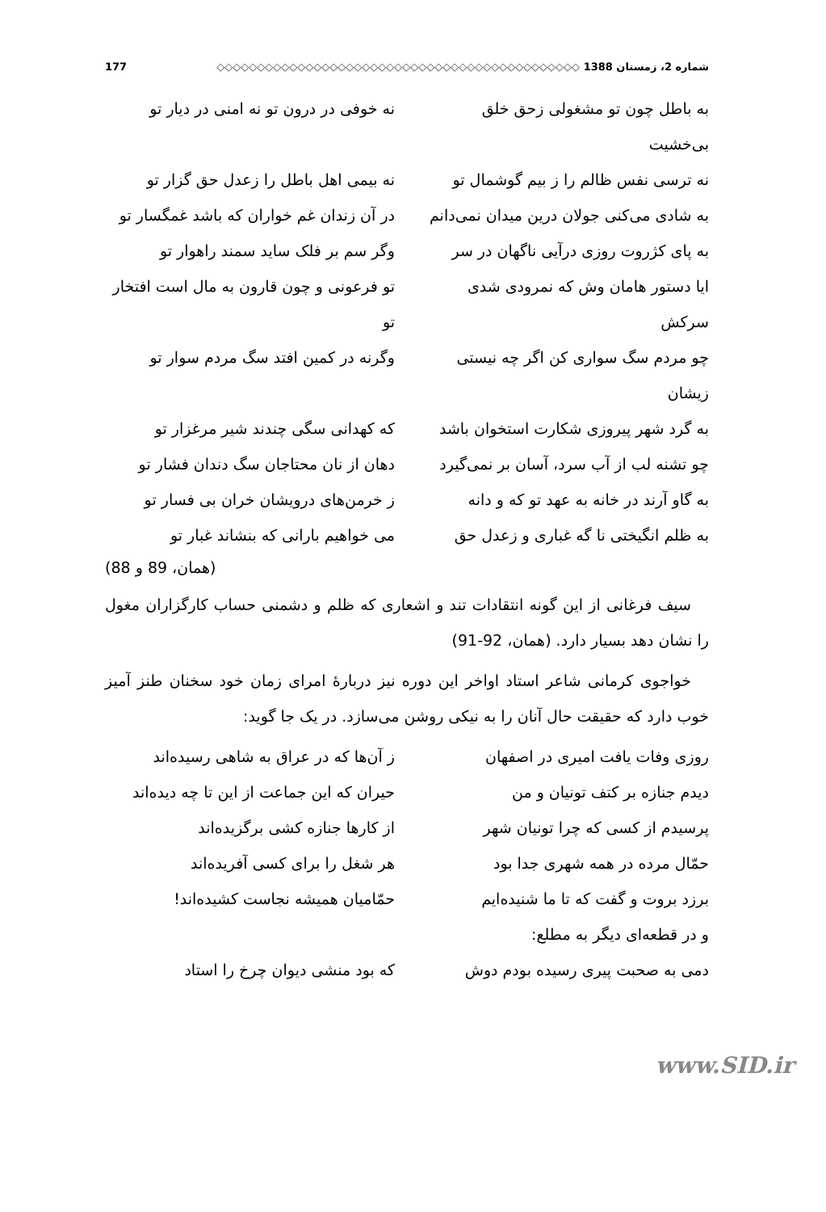شماره 2، زمستان 1388 ◇◇◇◇◇◇◇◇◇◇◇◇◇◇◇◇◇◇◇◇◇◇◇◇◇◇◇◇◇◇◇◇◇◇◇◇◇◇◇◇◇◇◇◇◇ 177
به باطل چون تو مشغولی زحق خلق بی‌خشیت نه خوفی در درون تو نه امنی در دیار تو
نه ترسی نفس ظالم را ز بیم گوشمال تو نه بیمی اهل باطل را زعدل حق گزار تو
به شادی می‌کنی جولان درین میدان نمی‌دانم در آن زندان غم خواران که باشد غمگسار تو
به پای کژروت روزی درآیی ناگهان در سر وگر سم بر فلک ساید سمند راهوار تو
ایا دستور هامان وش که نمرودی شدی سرکش تو فرعونی و چون قارون به مال است افتخار تو
چو مردم سگ سواری کن اگر چه نیستی زیشان وگرنه در کمین افتد سگ مردم سوار تو
به گرد شهر پیروزی شکارت استخوان باشد که کهدانی سگی چندند شیر مرغزار تو
چو تشنه لب از آب سرد، آسان بر نمی‌گیرد دهان از نان محتاجان سگ دندان فشار تو
به گاو آرند در خانه به عهد تو که و دانه ز خرمن‌های درویشان خران بی فسار تو
به ظلم انگیختی نا گه غباری و زعدل حق می خواهیم بارانی که بنشاند غبار تو
(همان، 89 و 88)
سیف فرغانی از این گونه انتقادات تند و اشعاری که ظلم و دشمنی حساب کارگزاران مغول را نشان دهد بسیار دارد. (همان، 92-91)
خواجوی کرمانی شاعر استاد اواخر این دوره نیز دربارهٔ امرای زمان خود سخنان طنز آمیز خوب دارد که حقیقت حال آنان را به نیکی روشن می‌سازد. در یک جا گوید:
روزی وفات یافت امیری در اصفهان ز آن‌ها که در عراق به شاهی رسیده‌اند
دیدم جنازه بر کتف تونیان و من حیران که این جماعت از این تا چه دیده‌اند
پرسیدم از کسی که چرا تونیان شهر از کارها جنازه کشی برگزیده‌اند
حمّال مرده در همه شهری جدا بود هر شغل را برای کسی آفریده‌اند
برزد بروت و گفت که تا ما شنیده‌ایم حمّامیان همیشه نجاست کشیده‌اند!
و در قطعه‌ای دیگر به مطلع:
دمی به صحبت پیری رسیده بودم دوش که بود منشی دیوان چرخ را استاد
www.SID.ir